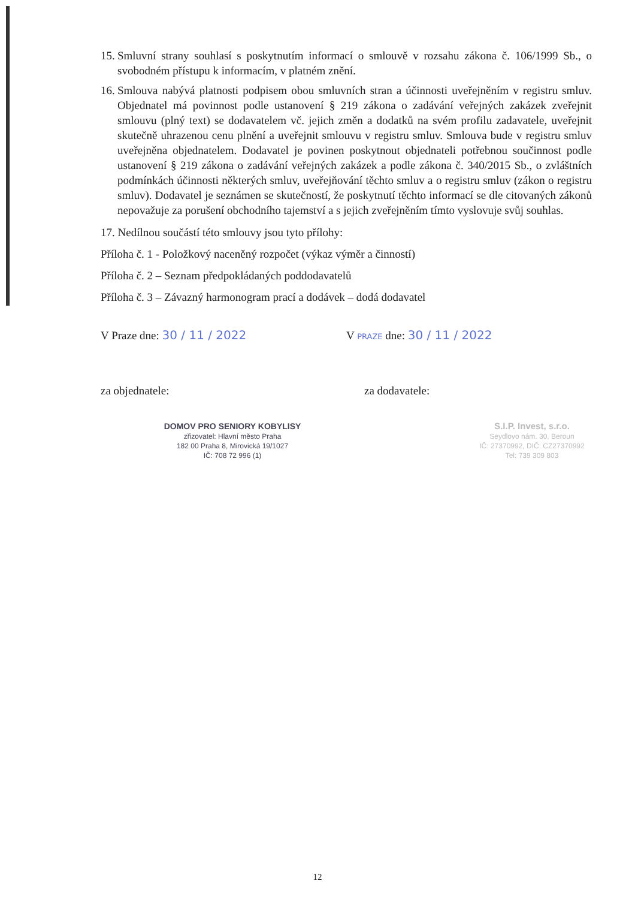15. Smluvní strany souhlasí s poskytnutím informací o smlouvě v rozsahu zákona č. 106/1999 Sb., o svobodném přístupu k informacím, v platném znění.
16. Smlouva nabývá platnosti podpisem obou smluvních stran a účinnosti uveřejněním v registru smluv. Objednatel má povinnost podle ustanovení § 219 zákona o zadávání veřejných zakázek zveřejnit smlouvu (plný text) se dodavatelem vč. jejich změn a dodatků na svém profilu zadavatele, uveřejnit skutečně uhrazenou cenu plnění a uveřejnit smlouvu v registru smluv. Smlouva bude v registru smluv uveřejněna objednatelem. Dodavatel je povinen poskytnout objednateli potřebnou součinnost podle ustanovení § 219 zákona o zadávání veřejných zakázek a podle zákona č. 340/2015 Sb., o zvláštních podmínkách účinnosti některých smluv, uveřejňování těchto smluv a o registru smluv (zákon o registru smluv). Dodavatel je seznámen se skutečností, že poskytnutí těchto informací se dle citovaných zákonů nepovažuje za porušení obchodního tajemství a s jejich zveřejněním tímto vyslovuje svůj souhlas.
17. Nedílnou součástí této smlouvy jsou tyto přílohy:
Příloha č. 1 - Položkový naceněný rozpočet (výkaz výměr a činností)
Příloha č. 2 – Seznam předpokládaných poddodavatelů
Příloha č. 3 – Závazný harmonogram prací a dodávek – dodá dodavatel
V Praze dne: 30 / 11 / 2022 V PRAZE dne: 30 / 11 / 2022
za objednatele:
DOMOV PRO SENIORY KOBYLISY
zřizovatel: Hlavní město Praha
182 00 Praha 8, Mirovická 19/1027
IČ: 708 72 996 (1)
za dodavatele:
S.I.P. Invest, s.r.o.
Seydlovo nám. 30, Beroun
IČ: 27370992, DIČ: CZ27370992
Tel: 739 309 803
12